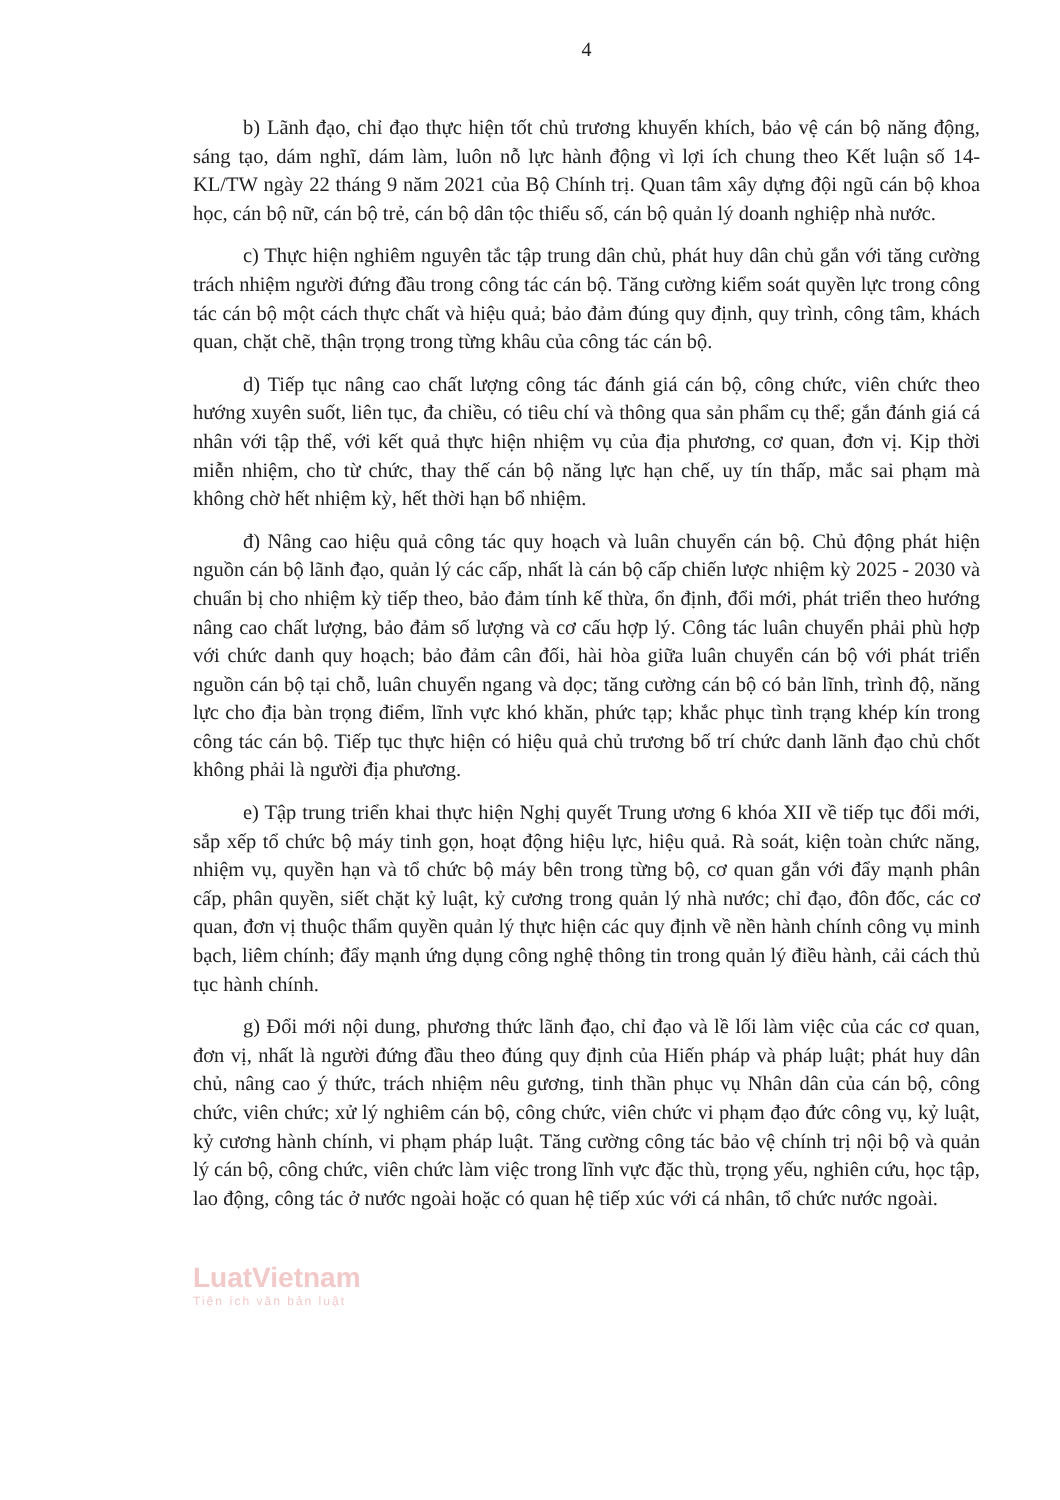4
b) Lãnh đạo, chỉ đạo thực hiện tốt chủ trương khuyến khích, bảo vệ cán bộ năng động, sáng tạo, dám nghĩ, dám làm, luôn nỗ lực hành động vì lợi ích chung theo Kết luận số 14-KL/TW ngày 22 tháng 9 năm 2021 của Bộ Chính trị. Quan tâm xây dựng đội ngũ cán bộ khoa học, cán bộ nữ, cán bộ trẻ, cán bộ dân tộc thiểu số, cán bộ quản lý doanh nghiệp nhà nước.
c) Thực hiện nghiêm nguyên tắc tập trung dân chủ, phát huy dân chủ gắn với tăng cường trách nhiệm người đứng đầu trong công tác cán bộ. Tăng cường kiểm soát quyền lực trong công tác cán bộ một cách thực chất và hiệu quả; bảo đảm đúng quy định, quy trình, công tâm, khách quan, chặt chẽ, thận trọng trong từng khâu của công tác cán bộ.
d) Tiếp tục nâng cao chất lượng công tác đánh giá cán bộ, công chức, viên chức theo hướng xuyên suốt, liên tục, đa chiều, có tiêu chí và thông qua sản phẩm cụ thể; gắn đánh giá cá nhân với tập thể, với kết quả thực hiện nhiệm vụ của địa phương, cơ quan, đơn vị. Kịp thời miễn nhiệm, cho từ chức, thay thế cán bộ năng lực hạn chế, uy tín thấp, mắc sai phạm mà không chờ hết nhiệm kỳ, hết thời hạn bổ nhiệm.
đ) Nâng cao hiệu quả công tác quy hoạch và luân chuyển cán bộ. Chủ động phát hiện nguồn cán bộ lãnh đạo, quản lý các cấp, nhất là cán bộ cấp chiến lược nhiệm kỳ 2025 - 2030 và chuẩn bị cho nhiệm kỳ tiếp theo, bảo đảm tính kế thừa, ổn định, đổi mới, phát triển theo hướng nâng cao chất lượng, bảo đảm số lượng và cơ cấu hợp lý. Công tác luân chuyển phải phù hợp với chức danh quy hoạch; bảo đảm cân đối, hài hòa giữa luân chuyển cán bộ với phát triển nguồn cán bộ tại chỗ, luân chuyển ngang và dọc; tăng cường cán bộ có bản lĩnh, trình độ, năng lực cho địa bàn trọng điểm, lĩnh vực khó khăn, phức tạp; khắc phục tình trạng khép kín trong công tác cán bộ. Tiếp tục thực hiện có hiệu quả chủ trương bố trí chức danh lãnh đạo chủ chốt không phải là người địa phương.
e) Tập trung triển khai thực hiện Nghị quyết Trung ương 6 khóa XII về tiếp tục đổi mới, sắp xếp tổ chức bộ máy tinh gọn, hoạt động hiệu lực, hiệu quả. Rà soát, kiện toàn chức năng, nhiệm vụ, quyền hạn và tổ chức bộ máy bên trong từng bộ, cơ quan gắn với đẩy mạnh phân cấp, phân quyền, siết chặt kỷ luật, kỷ cương trong quản lý nhà nước; chỉ đạo, đôn đốc, các cơ quan, đơn vị thuộc thẩm quyền quản lý thực hiện các quy định về nền hành chính công vụ minh bạch, liêm chính; đẩy mạnh ứng dụng công nghệ thông tin trong quản lý điều hành, cải cách thủ tục hành chính.
g) Đổi mới nội dung, phương thức lãnh đạo, chỉ đạo và lề lối làm việc của các cơ quan, đơn vị, nhất là người đứng đầu theo đúng quy định của Hiến pháp và pháp luật; phát huy dân chủ, nâng cao ý thức, trách nhiệm nêu gương, tinh thần phục vụ Nhân dân của cán bộ, công chức, viên chức; xử lý nghiêm cán bộ, công chức, viên chức vi phạm đạo đức công vụ, kỷ luật, kỷ cương hành chính, vi phạm pháp luật. Tăng cường công tác bảo vệ chính trị nội bộ và quản lý cán bộ, công chức, viên chức làm việc trong lĩnh vực đặc thù, trọng yếu, nghiên cứu, học tập, lao động, công tác ở nước ngoài hoặc có quan hệ tiếp xúc với cá nhân, tổ chức nước ngoài.
LuatVietnam
Tiện ích văn bản luật